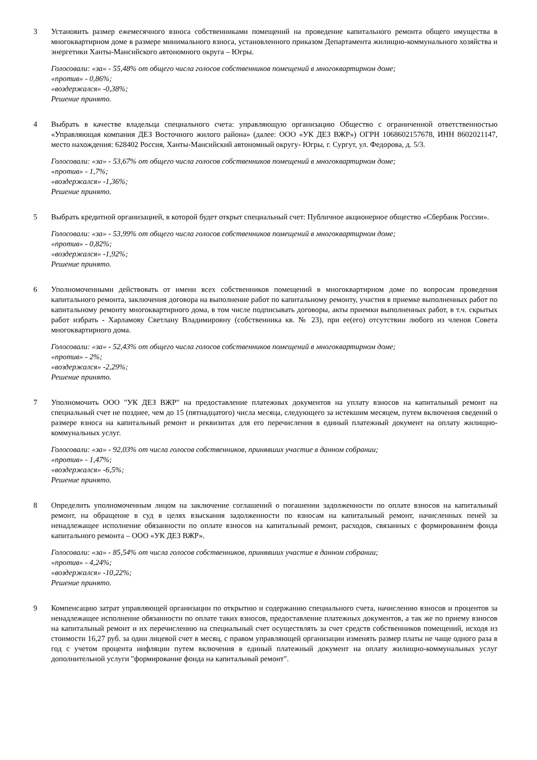3 Установить размер ежемесячного взноса собственниками помещений на проведение капитального ремонта общего имущества в многоквартирном доме в размере минимального взноса, установленного приказом Департамента жилищно-коммунального хозяйства и энергетики Ханты-Мансийского автономного округа – Югры.
Голосовали: «за» - 55,48% от общего числа голосов собственников помещений в многоквартирном доме;
«против» - 0,86%;
«воздержался» -0,38%;
Решение принято.
4 Выбрать в качестве владельца специального счета: управляющую организацию Общество с ограниченной ответственностью «Управляющая компания ДЕЗ Восточного жилого района» (далее: ООО «УК ДЕЗ ВЖР») ОГРН 1068602157678, ИНН 8602021147, место нахождения: 628402 Россия, Ханты-Мансийский автономный округу- Югры, г. Сургут, ул. Федорова, д. 5/3.
Голосовали: «за» - 53,67% от общего числа голосов собственников помещений в многоквартирном доме;
«против» - 1,7%;
«воздержался» -1,36%;
Решение принято.
5 Выбрать кредитной организацией, в которой будет открыт специальный счет: Публичное акционерное общество «Сбербанк России».
Голосовали: «за» - 53,99% от общего числа голосов собственников помещений в многоквартирном доме;
«против» - 0,82%;
«воздержался» -1,92%;
Решение принято.
6 Уполномоченными действовать от имени всех собственников помещений в многоквартирном доме по вопросам проведения капитального ремонта, заключения договора на выполнение работ по капитальному ремонту, участия в приемке выполненных работ по капитальному ремонту многоквартирного дома, в том числе подписывать договоры, акты приемки выполненных работ, в т.ч. скрытых работ избрать - Харламову Светлану Владимировну (собственника кв. № 23), при ее(его) отсутствии любого из членов Совета многоквартирного дома.
Голосовали: «за» - 52,43% от общего числа голосов собственников помещений в многоквартирном доме;
«против» - 2%;
«воздержался» -2,29%;
Решение принято.
7 Уполномочить ООО "УК ДЕЗ ВЖР" на предоставление платежных документов на уплату взносов на капитальный ремонт на специальный счет не позднее, чем до 15 (пятнадцатого) числа месяца, следующего за истекшим месяцем, путем включения сведений о размере взноса на капитальный ремонт и реквизитах для его перечисления в единый платежный документ на оплату жилищно-коммунальных услуг.
Голосовали: «за» - 92,03% от числа голосов собственников, принявших участие в данном собрании;
«против» - 1,47%;
«воздержался» -6,5%;
Решение принято.
8 Определить уполномоченным лицом на заключение соглашений о погашении задолженности по оплате взносов на капитальный ремонт, на обращение в суд в целях взыскания задолженности по взносам на капитальный ремонт, начисленных пеней за ненадлежащее исполнение обязанности по оплате взносов на капитальный ремонт, расходов, связанных с формированием фонда капитального ремонта – ООО «УК ДЕЗ ВЖР».
Голосовали: «за» - 85,54% от числа голосов собственников, принявших участие в данном собрании;
«против» - 4,24%;
«воздержался» -10,22%;
Решение принято.
9 Компенсацию затрат управляющей организации по открытию и содержанию специального счета, начислению взносов и процентов за ненадлежащее исполнение обязанности по оплате таких взносов, предоставление платежных документов, а так же по приему взносов на капитальный ремонт и их перечислению на специальный счет осуществлять за счет средств собственников помещений, исходя из стоимости 16,27 руб. за один лицевой счет в месяц, с правом управляющей организации изменять размер платы не чаще одного раза в год с учетом процента инфляции путем включения в единый платежный документ на оплату жилищно-коммунальных услуг дополнительной услуги "формирование фонда на капитальный ремонт".